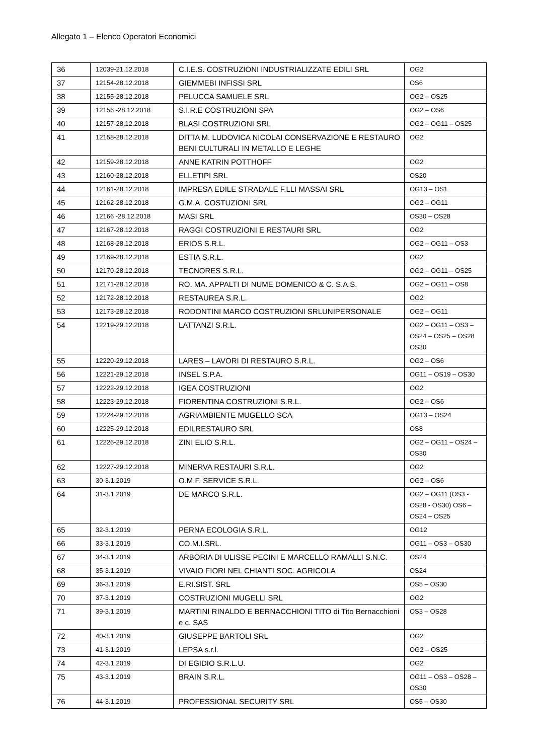Allegato 1 – Elenco Operatori Economici
| 36 | 12039-21.12.2018 | C.I.E.S. COSTRUZIONI INDUSTRIALIZZATE EDILI SRL | OG2 |
| 37 | 12154-28.12.2018 | GIEMMEBI INFISSI SRL | OS6 |
| 38 | 12155-28.12.2018 | PELUCCA SAMUELE SRL | OG2 – OS25 |
| 39 | 12156 -28.12.2018 | S.I.R.E COSTRUZIONI SPA | OG2 – OS6 |
| 40 | 12157-28.12.2018 | BLASI COSTRUZIONI SRL | OG2 – OG11 – OS25 |
| 41 | 12158-28.12.2018 | DITTA M. LUDOVICA NICOLAI CONSERVAZIONE E RESTAURO BENI CULTURALI IN METALLO E LEGHE | OG2 |
| 42 | 12159-28.12.2018 | ANNE KATRIN POTTHOFF | OG2 |
| 43 | 12160-28.12.2018 | ELLETIPI SRL | OS20 |
| 44 | 12161-28.12.2018 | IMPRESA EDILE STRADALE F.LLI MASSAI SRL | OG13 – OS1 |
| 45 | 12162-28.12.2018 | G.M.A. COSTUZIONI SRL | OG2 – OG11 |
| 46 | 12166 -28.12.2018 | MASI SRL | OS30 – OS28 |
| 47 | 12167-28.12.2018 | RAGGI COSTRUZIONI E RESTAURI SRL | OG2 |
| 48 | 12168-28.12.2018 | ERIOS S.R.L. | OG2 – OG11 – OS3 |
| 49 | 12169-28.12.2018 | ESTIA S.R.L. | OG2 |
| 50 | 12170-28.12.2018 | TECNORES S.R.L. | OG2 – OG11 – OS25 |
| 51 | 12171-28.12.2018 | RO. MA. APPALTI DI NUME DOMENICO & C. S.A.S. | OG2 – OG11 – OS8 |
| 52 | 12172-28.12.2018 | RESTAUREA S.R.L. | OG2 |
| 53 | 12173-28.12.2018 | RODONTINI MARCO COSTRUZIONI SRLUNIPERSONALE | OG2 – OG11 |
| 54 | 12219-29.12.2018 | LATTANZI S.R.L. | OG2 – OG11 – OS3 – OS24 – OS25 – OS28 OS30 |
| 55 | 12220-29.12.2018 | LARES – LAVORI DI RESTAURO S.R.L. | OG2 – OS6 |
| 56 | 12221-29.12.2018 | INSEL S.P.A. | OG11 – OS19 – OS30 |
| 57 | 12222-29.12.2018 | IGEA COSTRUZIONI | OG2 |
| 58 | 12223-29.12.2018 | FIORENTINA COSTRUZIONI S.R.L. | OG2 – OS6 |
| 59 | 12224-29.12.2018 | AGRIAMBIENTE MUGELLO SCA | OG13 – OS24 |
| 60 | 12225-29.12.2018 | EDILRESTAURO SRL | OS8 |
| 61 | 12226-29.12.2018 | ZINI ELIO S.R.L. | OG2 – OG11 – OS24 – OS30 |
| 62 | 12227-29.12.2018 | MINERVA RESTAURI S.R.L. | OG2 |
| 63 | 30-3.1.2019 | O.M.F. SERVICE S.R.L. | OG2 – OS6 |
| 64 | 31-3.1.2019 | DE MARCO S.R.L. | OG2 – OG11 (OS3 - OS28 - OS30) OS6 – OS24 – OS25 |
| 65 | 32-3.1.2019 | PERNA ECOLOGIA S.R.L. | OG12 |
| 66 | 33-3.1.2019 | CO.M.I.SRL. | OG11 – OS3 – OS30 |
| 67 | 34-3.1.2019 | ARBORIA DI ULISSE PECINI E MARCELLO RAMALLI S.N.C. | OS24 |
| 68 | 35-3.1.2019 | VIVAIO FIORI NEL CHIANTI SOC. AGRICOLA | OS24 |
| 69 | 36-3.1.2019 | E.RI.SIST. SRL | OS5 – OS30 |
| 70 | 37-3.1.2019 | COSTRUZIONI MUGELLI SRL | OG2 |
| 71 | 39-3.1.2019 | MARTINI RINALDO E BERNACCHIONI TITO di Tito Bernacchioni e c. SAS | OS3 – OS28 |
| 72 | 40-3.1.2019 | GIUSEPPE BARTOLI SRL | OG2 |
| 73 | 41-3.1.2019 | LEPSA s.r.l. | OG2 – OS25 |
| 74 | 42-3.1.2019 | DI EGIDIO S.R.L.U. | OG2 |
| 75 | 43-3.1.2019 | BRAIN S.R.L. | OG11 – OS3 – OS28 – OS30 |
| 76 | 44-3.1.2019 | PROFESSIONAL SECURITY SRL | OS5 – OS30 |